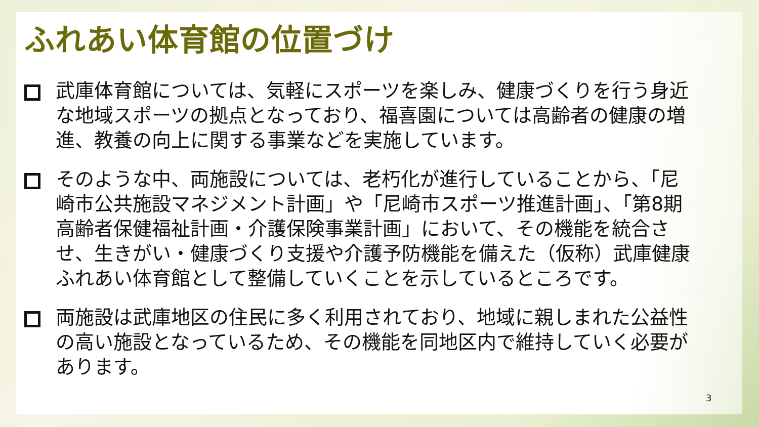ふれあい体育館の位置づけ
武庫体育館については、気軽にスポーツを楽しみ、健康づくりを行う身近な地域スポーツの拠点となっており、福喜園については高齢者の健康の増進、教養の向上に関する事業などを実施しています。
そのような中、両施設については、老朽化が進行していることから、「尼崎市公共施設マネジメント計画」や「尼崎市スポーツ推進計画」、「第8期高齢者保健福祉計画・介護保険事業計画」において、その機能を統合させ、生きがい・健康づくり支援や介護予防機能を備えた（仮称）武庫健康ふれあい体育館として整備していくことを示しているところです。
両施設は武庫地区の住民に多く利用されており、地域に親しまれた公益性の高い施設となっているため、その機能を同地区内で維持していく必要があります。
3